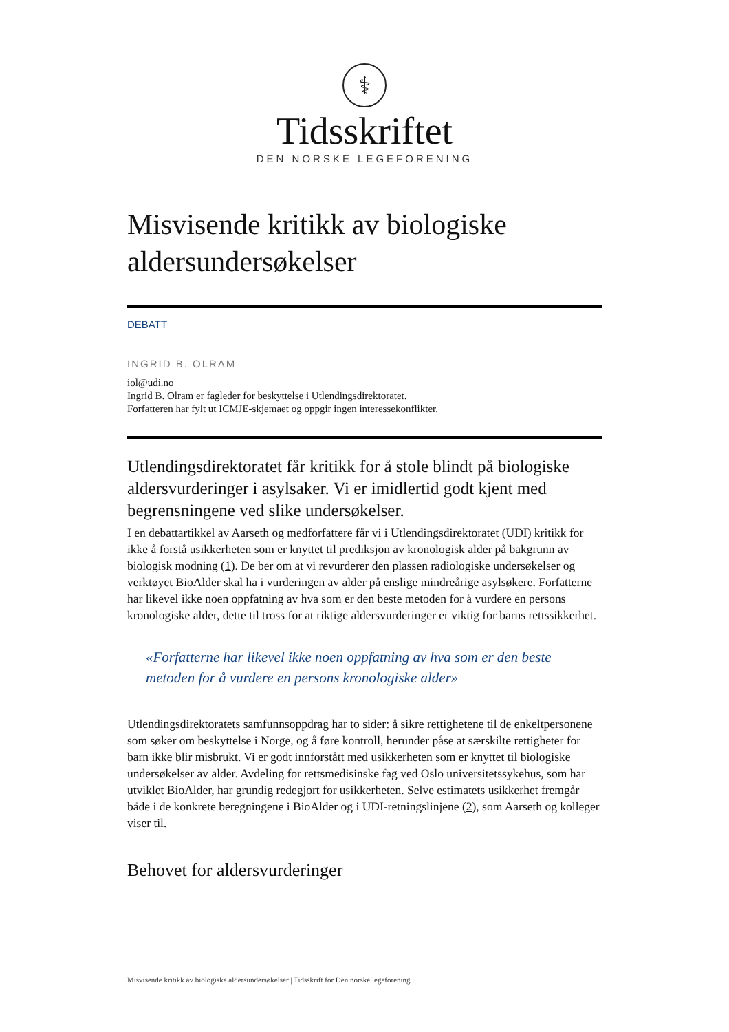⚕
Tidsskriftet
DEN NORSKE LEGEFORENING
Misvisende kritikk av biologiske aldersundersøkelser
DEBATT
INGRID B. OLRAM
iol@udi.no
Ingrid B. Olram er fagleder for beskyttelse i Utlendingsdirektoratet.
Forfatteren har fylt ut ICMJE-skjemaet og oppgir ingen interessekonflikter.
Utlendingsdirektoratet får kritikk for å stole blindt på biologiske aldersvurderinger i asylsaker. Vi er imidlertid godt kjent med begrensningene ved slike undersøkelser.
I en debattartikkel av Aarseth og medforfattere får vi i Utlendingsdirektoratet (UDI) kritikk for ikke å forstå usikkerheten som er knyttet til prediksjon av kronologisk alder på bakgrunn av biologisk modning (1). De ber om at vi revurderer den plassen radiologiske undersøkelser og verktøyet BioAlder skal ha i vurderingen av alder på enslige mindreårige asylsøkere. Forfatterne har likevel ikke noen oppfatning av hva som er den beste metoden for å vurdere en persons kronologiske alder, dette til tross for at riktige aldersvurderinger er viktig for barns rettssikkerhet.
«Forfatterne har likevel ikke noen oppfatning av hva som er den beste metoden for å vurdere en persons kronologiske alder»
Utlendingsdirektoratets samfunnsoppdrag har to sider: å sikre rettighetene til de enkeltpersonene som søker om beskyttelse i Norge, og å føre kontroll, herunder påse at særskilte rettigheter for barn ikke blir misbrukt. Vi er godt innforstått med usikkerheten som er knyttet til biologiske undersøkelser av alder. Avdeling for rettsmedisinske fag ved Oslo universitetssykehus, som har utviklet BioAlder, har grundig redegjort for usikkerheten. Selve estimatets usikkerhet fremgår både i de konkrete beregningene i BioAlder og i UDI-retningslinjene (2), som Aarseth og kolleger viser til.
Behovet for aldersvurderinger
Misvisende kritikk av biologiske aldersundersøkelser | Tidsskrift for Den norske legeforening